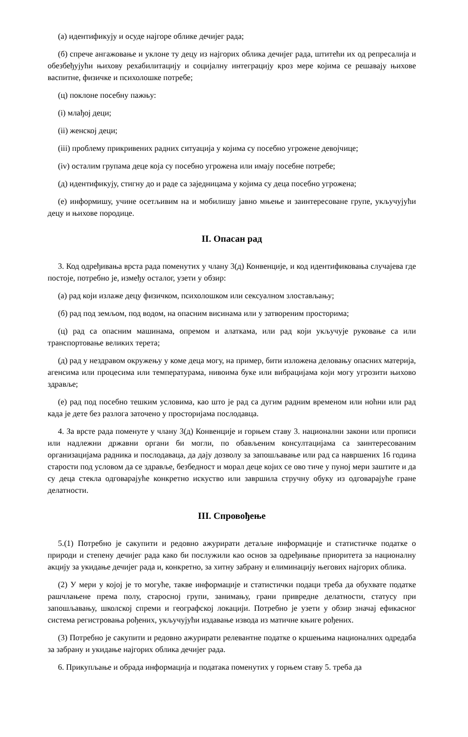(а) идентификују и осуде најгоре облике дечијег рада;
(б) спрече ангажовање и уклоне ту децу из најгорих облика дечијег рада, штитећи их од репресалија и обезбеђујући њихову рехабилитацију и социјалну интеграцију кроз мере којима се решавају њихове васпитне, физичке и психолошке потребе;
(ц) поклоне посебну пажњу:
(i) млађој деци;
(ii) женској деци;
(iii) проблему прикривених радних ситуација у којима су посебно угрожене девојчице;
(iv) осталим групама деце која су посебно угрожена или имају посебне потребе;
(д) идентификују, стигну до и раде са заједницама у којима су деца посебно угрожена;
(е) информишу, учине осетљивим на и мобилишу јавно мњење и заинтересоване групе, укључујући децу и њихове породице.
II. Опасан рад
3. Код одређивања врста рада поменутих у члану 3(д) Конвенције, и код идентификовања случајева где постоје, потребно је, између осталог, узети у обзир:
(а) рад који излаже децу физичком, психолошком или сексуалном злостављању;
(б) рад под земљом, под водом, на опасним висинама или у затвореним просторима;
(ц) рад са опасним машинама, опремом и алаткама, или рад који укључује руковање са или транспортовање великих терета;
(д) рад у нездравом окружењу у коме деца могу, на пример, бити изложена деловању опасних материја, агенсима или процесима или температурама, нивоима буке или вибрацијама који могу угрозити њихово здравље;
(е) рад под посебно тешким условима, као што је рад са дугим радним временом или ноћни или рад када је дете без разлога заточено у просторијама послодавца.
4. За врсте рада поменуте у члану 3(д) Конвенције и горњем ставу 3. национални закони или прописи или надлежни државни органи би могли, по обављеним консултацијама са заинтересованим организацијама радника и послодаваца, да дају дозволу за запошљавање или рад са навршених 16 година старости под условом да се здравље, безбедност и морал деце којих се ово тиче у пуној мери заштите и да су деца стекла одговарајуће конкретно искуство или завршила стручну обуку из одговарајуће гране делатности.
III. Спровођење
5.(1) Потребно је сакупити и редовно ажурирати детаљне информације и статистичке податке о природи и степену дечијег рада како би послужили као основ за одређивање приоритета за националну акцију за укидање дечијег рада и, конкретно, за хитну забрану и елиминацију његових најгорих облика.
(2) У мери у којој је то могуће, такве информације и статистички подаци треба да обухвате податке рашчлањене према полу, старосној групи, занимању, грани привредне делатности, статусу при запошљавању, школској спреми и географској локацији. Потребно је узети у обзир значај ефикасног система регистровања рођених, укључујући издавање извода из матичне књиге рођених.
(3) Потребно је сакупити и редовно ажурирати релевантне податке о кршењима националних одредаба за забрану и укидање најгорих облика дечијег рада.
6. Прикупљање и обрада информација и података поменутих у горњем ставу 5. треба да